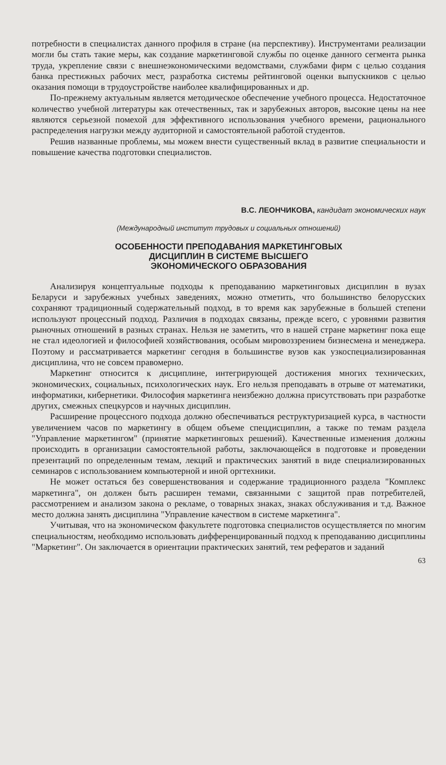потребности в специалистах данного профиля в стране (на перспективу). Инструментами реализации могли бы стать такие меры, как создание маркетинговой службы по оценке данного сегмента рынка труда, укрепление связи с внешнеэкономическими ведомствами, службами фирм с целью создания банка престижных рабочих мест, разработка системы рейтинговой оценки выпускников с целью оказания помощи в трудоустройстве наиболее квалифицированных и др.
По-прежнему актуальным является методическое обеспечение учебного процесса. Недостаточное количество учебной литературы как отечественных, так и зарубежных авторов, высокие цены на нее являются серьезной помехой для эффективного использования учебного времени, рационального распределения нагрузки между аудиторной и самостоятельной работой студентов.
Решив названные проблемы, мы можем внести существенный вклад в развитие специальности и повышение качества подготовки специалистов.
В.С. ЛЕОНЧИКОВА, кандидат экономических наук
(Международный институт трудовых и социальных отношений)
ОСОБЕННОСТИ ПРЕПОДАВАНИЯ МАРКЕТИНГОВЫХ
ДИСЦИПЛИН В СИСТЕМЕ ВЫСШЕГО
ЭКОНОМИЧЕСКОГО ОБРАЗОВАНИЯ
Анализируя концептуальные подходы к преподаванию маркетинговых дисциплин в вузах Беларуси и зарубежных учебных заведениях, можно отметить, что большинство белорусских сохраняют традиционный содержательный подход, в то время как зарубежные в большей степени используют процессный подход. Различия в подходах связаны, прежде всего, с уровнями развития рыночных отношений в разных странах. Нельзя не заметить, что в нашей стране маркетинг пока еще не стал идеологией и философией хозяйствования, особым мировоззрением бизнесмена и менеджера. Поэтому и рассматривается маркетинг сегодня в большинстве вузов как узкоспециализированная дисциплина, что не совсем правомерно.
Маркетинг относится к дисциплине, интегрирующей достижения многих технических, экономических, социальных, психологических наук. Его нельзя преподавать в отрыве от математики, информатики, кибернетики. Философия маркетинга неизбежно должна присутствовать при разработке других, смежных спецкурсов и научных дисциплин.
Расширение процессного подхода должно обеспечиваться реструктуризацией курса, в частности увеличением часов по маркетингу в общем объеме спецдисциплин, а также по темам раздела "Управление маркетингом" (принятие маркетинговых решений). Качественные изменения должны происходить в организации самостоятельной работы, заключающейся в подготовке и проведении презентаций по определенным темам, лекций и практических занятий в виде специализированных семинаров с использованием компьютерной и иной оргтехники.
Не может остаться без совершенствования и содержание традиционного раздела "Комплекс маркетинга", он должен быть расширен темами, связанными с защитой прав потребителей, рассмотрением и анализом закона о рекламе, о товарных знаках, знаках обслуживания и т.д. Важное место должна занять дисциплина "Управление качеством в системе маркетинга".
Учитывая, что на экономическом факультете подготовка специалистов осуществляется по многим специальностям, необходимо использовать дифференцированный подход к преподаванию дисциплины "Маркетинг". Он заключается в ориентации практических занятий, тем рефератов и заданий
63